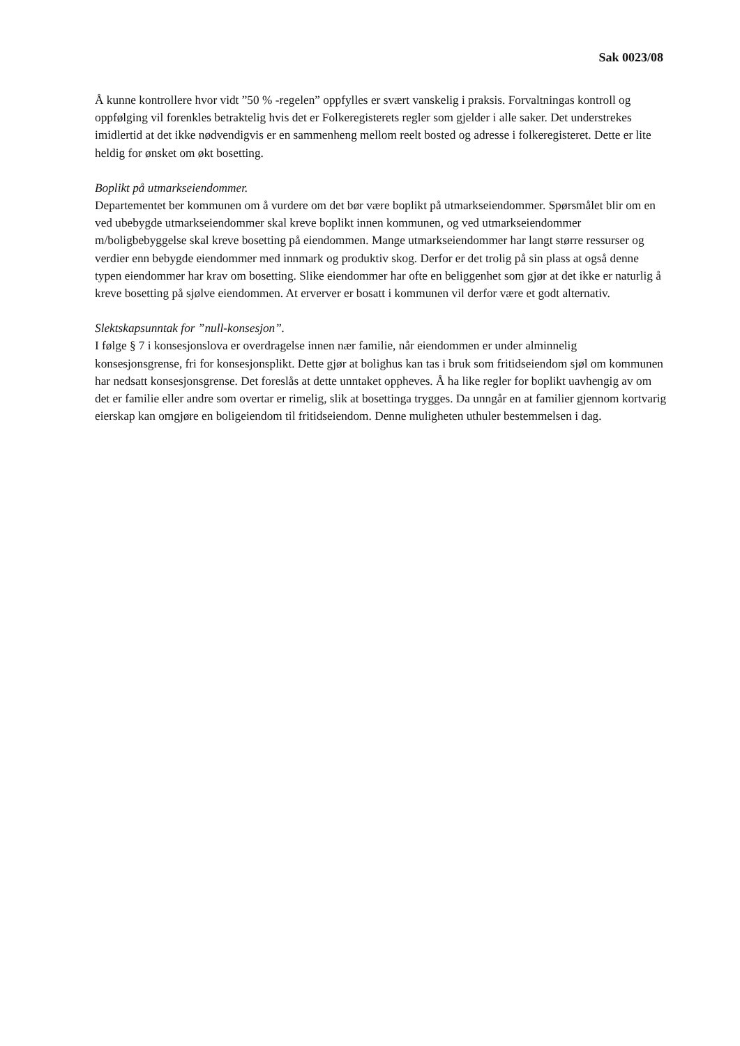Sak 0023/08
Å kunne kontrollere hvor vidt ”50 % -regelen” oppfylles er svært vanskelig i praksis. Forvaltningas kontroll og oppfølging vil forenkles betraktelig hvis det er Folkeregisterets regler som gjelder i alle saker. Det understrekes imidlertid at det ikke nødvendigvis er en sammenheng mellom reelt bosted og adresse i folkeregisteret. Dette er lite heldig for ønsket om økt bosetting.
Boplikt på utmarkseiendommer.
Departementet ber kommunen om å vurdere om det bør være boplikt på utmarkseiendommer. Spørsmålet blir om en ved ubebygde utmarkseiendommer skal kreve boplikt innen kommunen, og ved utmarkseiendommer m/boligbebyggelse skal kreve bosetting på eiendommen. Mange utmarkseiendommer har langt større ressurser og verdier enn bebygde eiendommer med innmark og produktiv skog. Derfor er det trolig på sin plass at også denne typen eiendommer har krav om bosetting. Slike eiendommer har ofte en beliggenhet som gjør at det ikke er naturlig å kreve bosetting på sjølve eiendommen. At erverver er bosatt i kommunen vil derfor være et godt alternativ.
Slektskapsunntak for ”null-konsesjon”.
I følge § 7 i konsesjonslova er overdragelse innen nær familie, når eiendommen er under alminnelig konsesjonsgrense, fri for konsesjonsplikt. Dette gjør at bolighus kan tas i bruk som fritidseiendom sjøl om kommunen har nedsatt konsesjonsgrense. Det foreslås at dette unntaket oppheves. Å ha like regler for boplikt uavhengig av om det er familie eller andre som overtar er rimelig, slik at bosettinga trygges. Da unngår en at familier gjennom kortvarig eierskap kan omgjøre en boligeiendom til fritidseiendom. Denne muligheten uthuler bestemmelsen i dag.